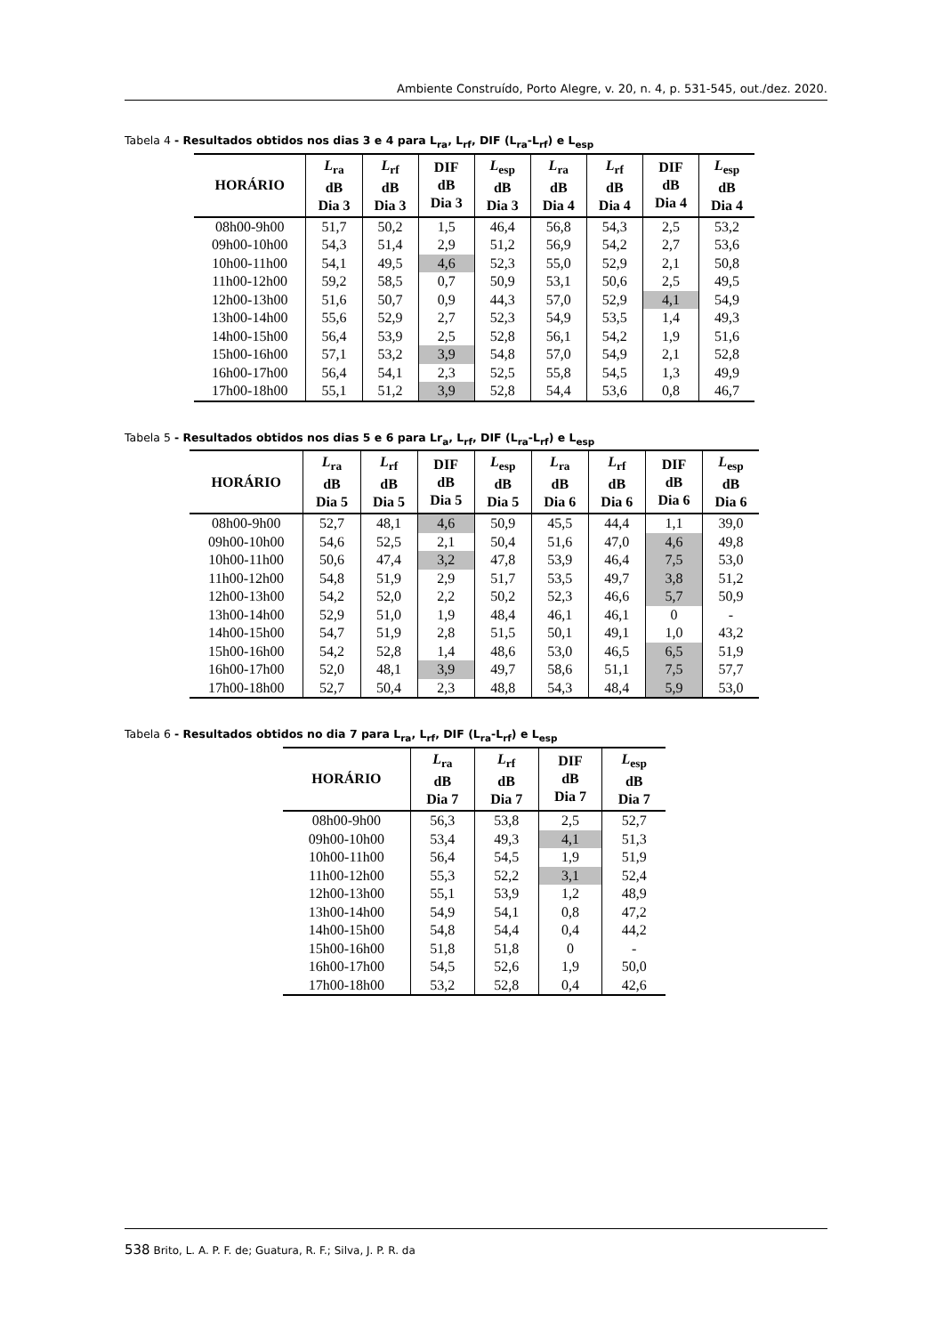Ambiente Construído, Porto Alegre, v. 20, n. 4, p. 531-545, out./dez. 2020.
Tabela 4 - Resultados obtidos nos dias 3 e 4 para L<sub>ra</sub>, L<sub>rf</sub>, DIF (L<sub>ra</sub>-L<sub>rf</sub>) e L<sub>esp</sub>
| HORÁRIO | L<sub>ra</sub> dB Dia 3 | L<sub>rf</sub> dB Dia 3 | DIF dB Dia 3 | L<sub>esp</sub> dB Dia 3 | L<sub>ra</sub> dB Dia 4 | L<sub>rf</sub> dB Dia 4 | DIF dB Dia 4 | L<sub>esp</sub> dB Dia 4 |
| --- | --- | --- | --- | --- | --- | --- | --- | --- |
| 08h00-9h00 | 51,7 | 50,2 | 1,5 | 46,4 | 56,8 | 54,3 | 2,5 | 53,2 |
| 09h00-10h00 | 54,3 | 51,4 | 2,9 | 51,2 | 56,9 | 54,2 | 2,7 | 53,6 |
| 10h00-11h00 | 54,1 | 49,5 | 4,6 | 52,3 | 55,0 | 52,9 | 2,1 | 50,8 |
| 11h00-12h00 | 59,2 | 58,5 | 0,7 | 50,9 | 53,1 | 50,6 | 2,5 | 49,5 |
| 12h00-13h00 | 51,6 | 50,7 | 0,9 | 44,3 | 57,0 | 52,9 | 4,1 | 54,9 |
| 13h00-14h00 | 55,6 | 52,9 | 2,7 | 52,3 | 54,9 | 53,5 | 1,4 | 49,3 |
| 14h00-15h00 | 56,4 | 53,9 | 2,5 | 52,8 | 56,1 | 54,2 | 1,9 | 51,6 |
| 15h00-16h00 | 57,1 | 53,2 | 3,9 | 54,8 | 57,0 | 54,9 | 2,1 | 52,8 |
| 16h00-17h00 | 56,4 | 54,1 | 2,3 | 52,5 | 55,8 | 54,5 | 1,3 | 49,9 |
| 17h00-18h00 | 55,1 | 51,2 | 3,9 | 52,8 | 54,4 | 53,6 | 0,8 | 46,7 |
Tabela 5 - Resultados obtidos nos dias 5 e 6 para Lr<sub>a</sub>, L<sub>rf</sub>, DIF (L<sub>ra</sub>-L<sub>rf</sub>) e L<sub>esp</sub>
| HORÁRIO | L<sub>ra</sub> dB Dia 5 | L<sub>rf</sub> dB Dia 5 | DIF dB Dia 5 | L<sub>esp</sub> dB Dia 5 | L<sub>ra</sub> dB Dia 6 | L<sub>rf</sub> dB Dia 6 | DIF dB Dia 6 | L<sub>esp</sub> dB Dia 6 |
| --- | --- | --- | --- | --- | --- | --- | --- | --- |
| 08h00-9h00 | 52,7 | 48,1 | 4,6 | 50,9 | 45,5 | 44,4 | 1,1 | 39,0 |
| 09h00-10h00 | 54,6 | 52,5 | 2,1 | 50,4 | 51,6 | 47,0 | 4,6 | 49,8 |
| 10h00-11h00 | 50,6 | 47,4 | 3,2 | 47,8 | 53,9 | 46,4 | 7,5 | 53,0 |
| 11h00-12h00 | 54,8 | 51,9 | 2,9 | 51,7 | 53,5 | 49,7 | 3,8 | 51,2 |
| 12h00-13h00 | 54,2 | 52,0 | 2,2 | 50,2 | 52,3 | 46,6 | 5,7 | 50,9 |
| 13h00-14h00 | 52,9 | 51,0 | 1,9 | 48,4 | 46,1 | 46,1 | 0 | - |
| 14h00-15h00 | 54,7 | 51,9 | 2,8 | 51,5 | 50,1 | 49,1 | 1,0 | 43,2 |
| 15h00-16h00 | 54,2 | 52,8 | 1,4 | 48,6 | 53,0 | 46,5 | 6,5 | 51,9 |
| 16h00-17h00 | 52,0 | 48,1 | 3,9 | 49,7 | 58,6 | 51,1 | 7,5 | 57,7 |
| 17h00-18h00 | 52,7 | 50,4 | 2,3 | 48,8 | 54,3 | 48,4 | 5,9 | 53,0 |
Tabela 6 - Resultados obtidos no dia 7 para L<sub>ra</sub>, L<sub>rf</sub>, DIF (L<sub>ra</sub>-L<sub>rf</sub>) e L<sub>esp</sub>
| HORÁRIO | L<sub>ra</sub> dB Dia 7 | L<sub>rf</sub> dB Dia 7 | DIF dB Dia 7 | L<sub>esp</sub> dB Dia 7 |
| --- | --- | --- | --- | --- |
| 08h00-9h00 | 56,3 | 53,8 | 2,5 | 52,7 |
| 09h00-10h00 | 53,4 | 49,3 | 4,1 | 51,3 |
| 10h00-11h00 | 56,4 | 54,5 | 1,9 | 51,9 |
| 11h00-12h00 | 55,3 | 52,2 | 3,1 | 52,4 |
| 12h00-13h00 | 55,1 | 53,9 | 1,2 | 48,9 |
| 13h00-14h00 | 54,9 | 54,1 | 0,8 | 47,2 |
| 14h00-15h00 | 54,8 | 54,4 | 0,4 | 44,2 |
| 15h00-16h00 | 51,8 | 51,8 | 0 | - |
| 16h00-17h00 | 54,5 | 52,6 | 1,9 | 50,0 |
| 17h00-18h00 | 53,2 | 52,8 | 0,4 | 42,6 |
538 Brito, L. A. P. F. de; Guatura, R. F.; Silva, J. P. R. da